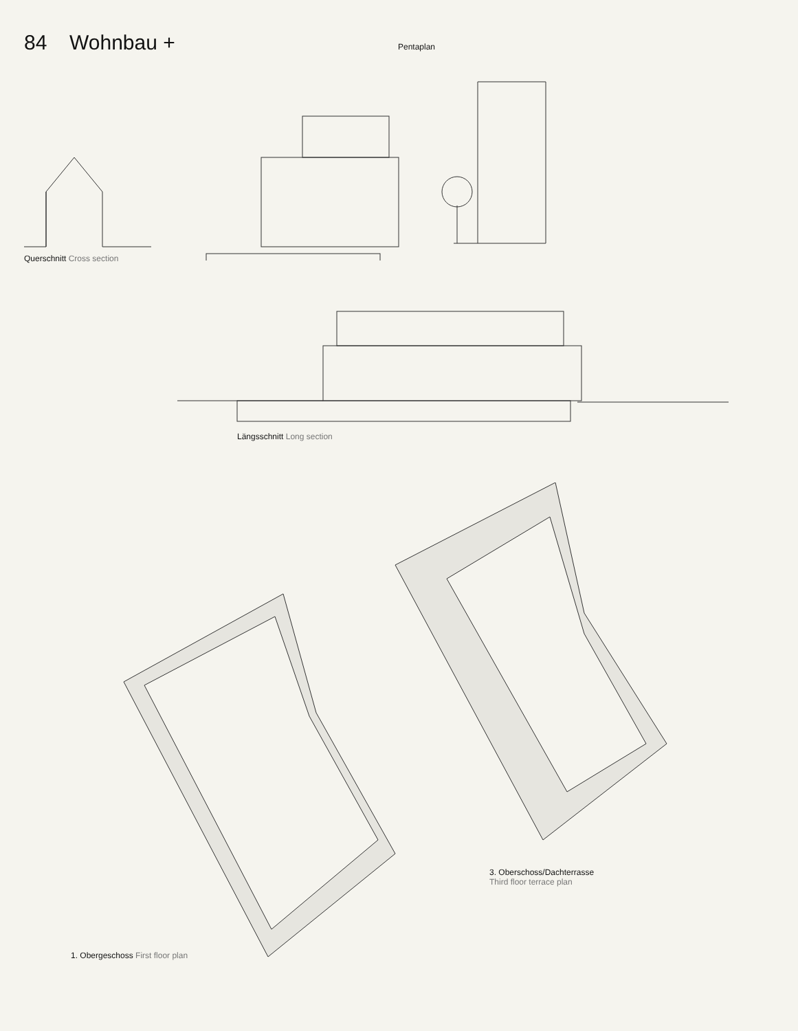84 Wohnbau +
Pentaplan
Querschnitt Cross section
Längsschnitt Long section
3. Oberschoss/Dachterrasse
Third floor terrace plan
1. Obergeschoss First floor plan